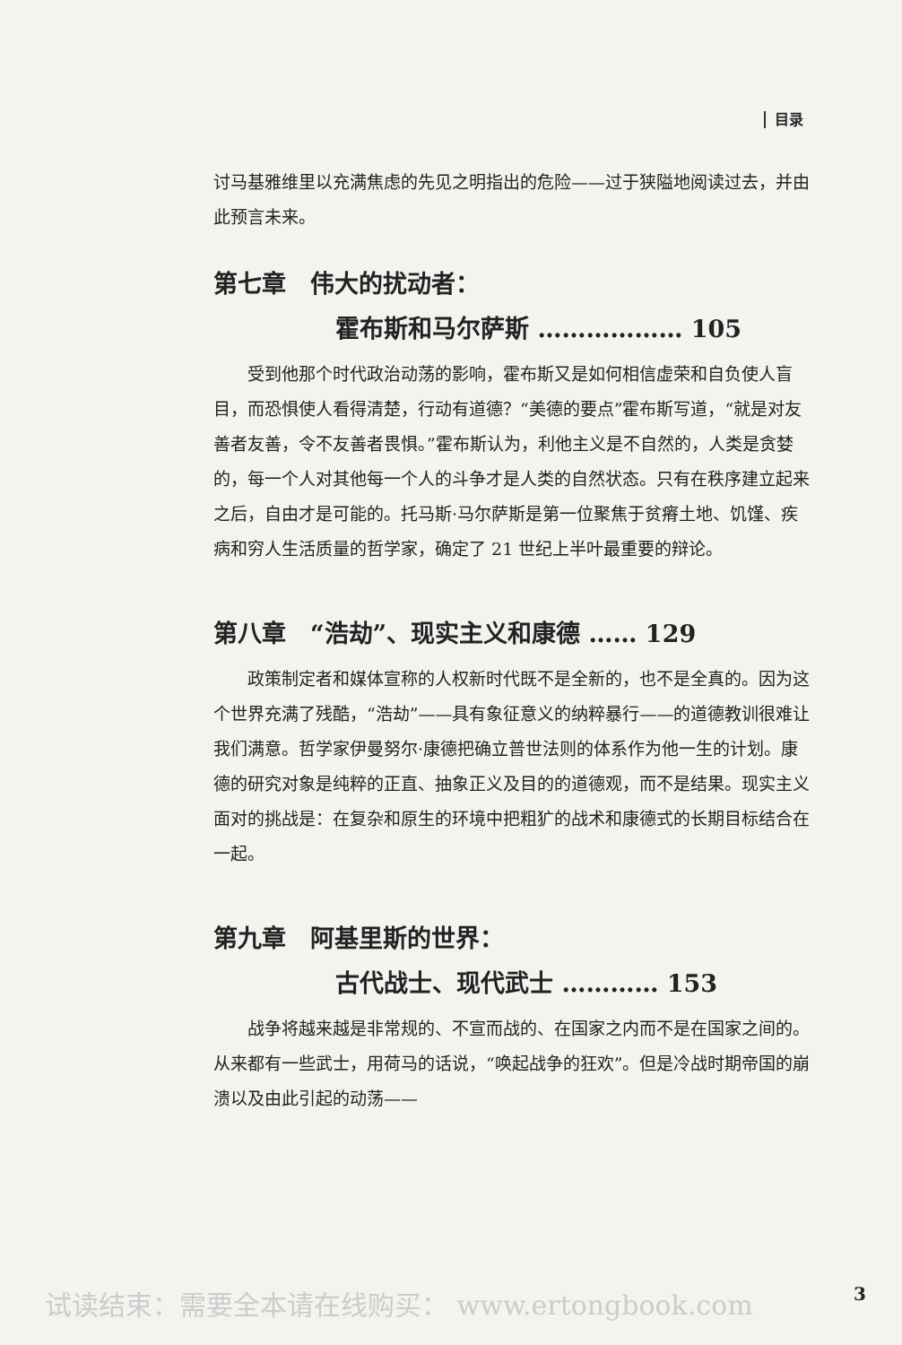目录
讨马基雅维里以充满焦虑的先见之明指出的危险——过于狭隘地阅读过去，并由此预言未来。
第七章　伟大的扰动者：
霍布斯和马尔萨斯 ……………… 105
受到他那个时代政治动荡的影响，霍布斯又是如何相信虚荣和自负使人盲目，而恐惧使人看得清楚，行动有道德？“美德的要点”霍布斯写道，“就是对友善者友善，令不友善者畏惧。”霍布斯认为，利他主义是不自然的，人类是贪婪的，每一个人对其他每一个人的斗争才是人类的自然状态。只有在秩序建立起来之后，自由才是可能的。托马斯·马尔萨斯是第一位聚焦于贫瘠土地、饥馑、疾病和穷人生活质量的哲学家，确定了 21 世纪上半叶最重要的辩论。
第八章　“浩劫”、现实主义和康德 …… 129
政策制定者和媒体宣称的人权新时代既不是全新的，也不是全真的。因为这个世界充满了残酷，“浩劫”——具有象征意义的纳粹暴行——的道德教训很难让我们满意。哲学家伊曼努尔·康德把确立普世法则的体系作为他一生的计划。康德的研究对象是纯粹的正直、抽象正义及目的的道德观，而不是结果。现实主义面对的挑战是：在复杂和原生的环境中把粗犷的战术和康德式的长期目标结合在一起。
第九章　阿基里斯的世界：
古代战士、现代武士 ………… 153
战争将越来越是非常规的、不宣而战的、在国家之内而不是在国家之间的。从来都有一些武士，用荷马的话说，“唤起战争的狂欢”。但是冷战时期帝国的崩溃以及由此引起的动荡——
试读结束：需要全本请在线购买： www.ertongbook.com 3